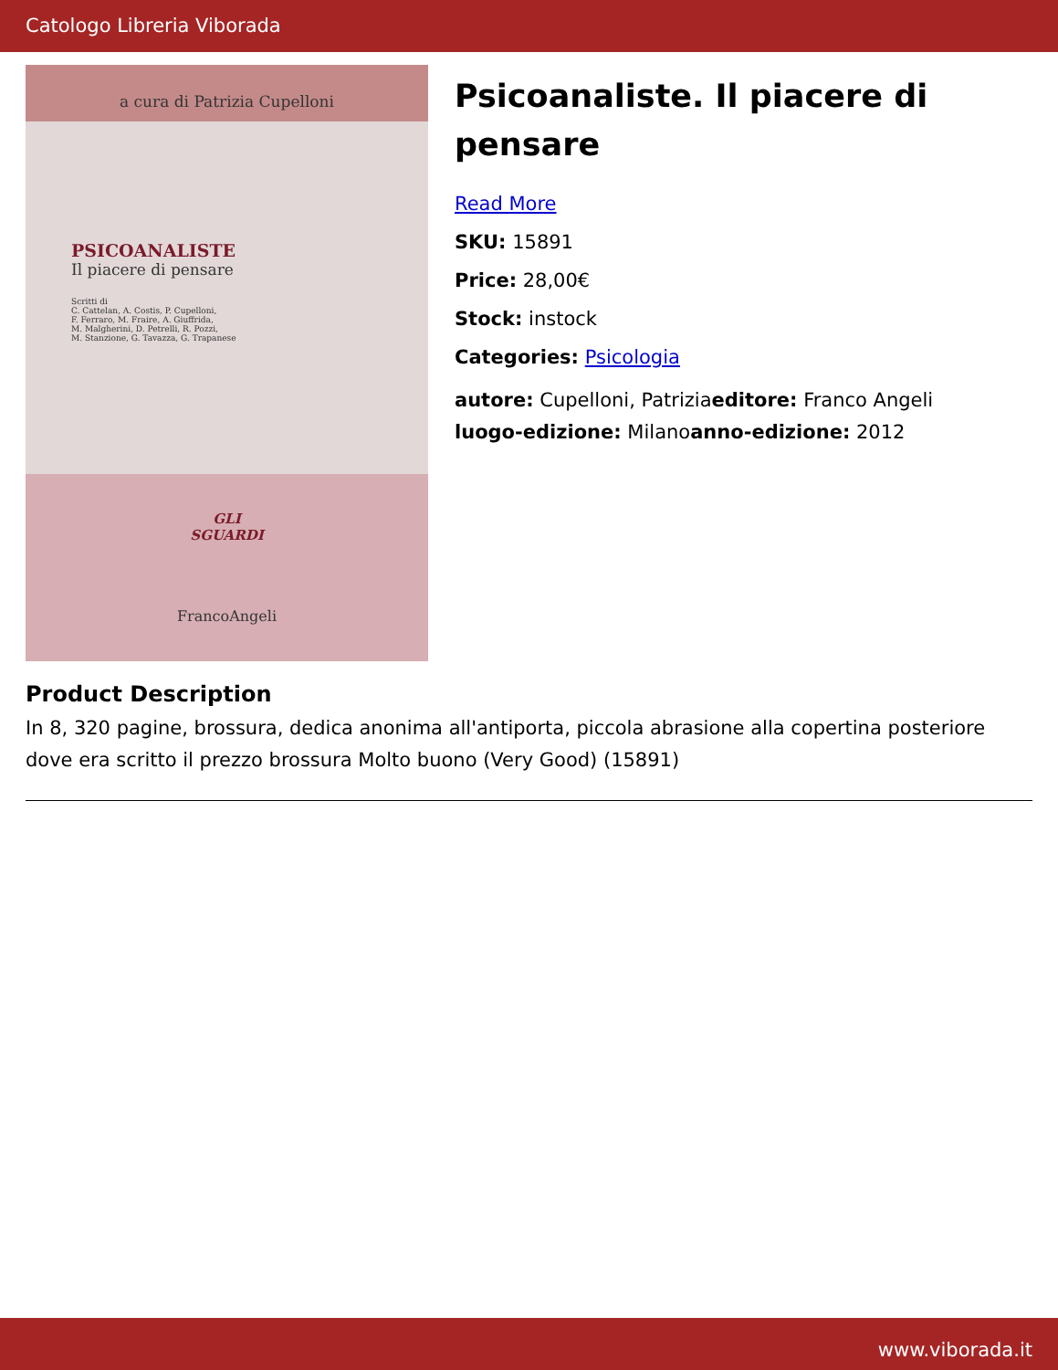Catologo Libreria Viborada
a cura di Patrizia Cupelloni
PSICOANALISTE
Il piacere di pensare
Scritti di
C. Cattelan, A. Costis, P. Cupelloni,
F. Ferraro, M. Fraire, A. Giuffrida,
M. Malgherini, D. Petrelli, R. Pozzi,
M. Stanzione, G. Tavazza, G. Trapanese
GLI
SGUARDI
FrancoAngeli
Psicoanaliste. Il piacere di pensare
Read More
SKU: 15891
Price: 28,00€
Stock: instock
Categories: Psicologia
autore: Cupelloni, Patriziaeditore: Franco Angeli
luogo-edizione: Milanoanno-edizione: 2012
Product Description
In 8, 320 pagine, brossura, dedica anonima all'antiporta, piccola abrasione alla copertina posteriore dove era scritto il prezzo brossura Molto buono (Very Good) (15891)
www.viborada.it